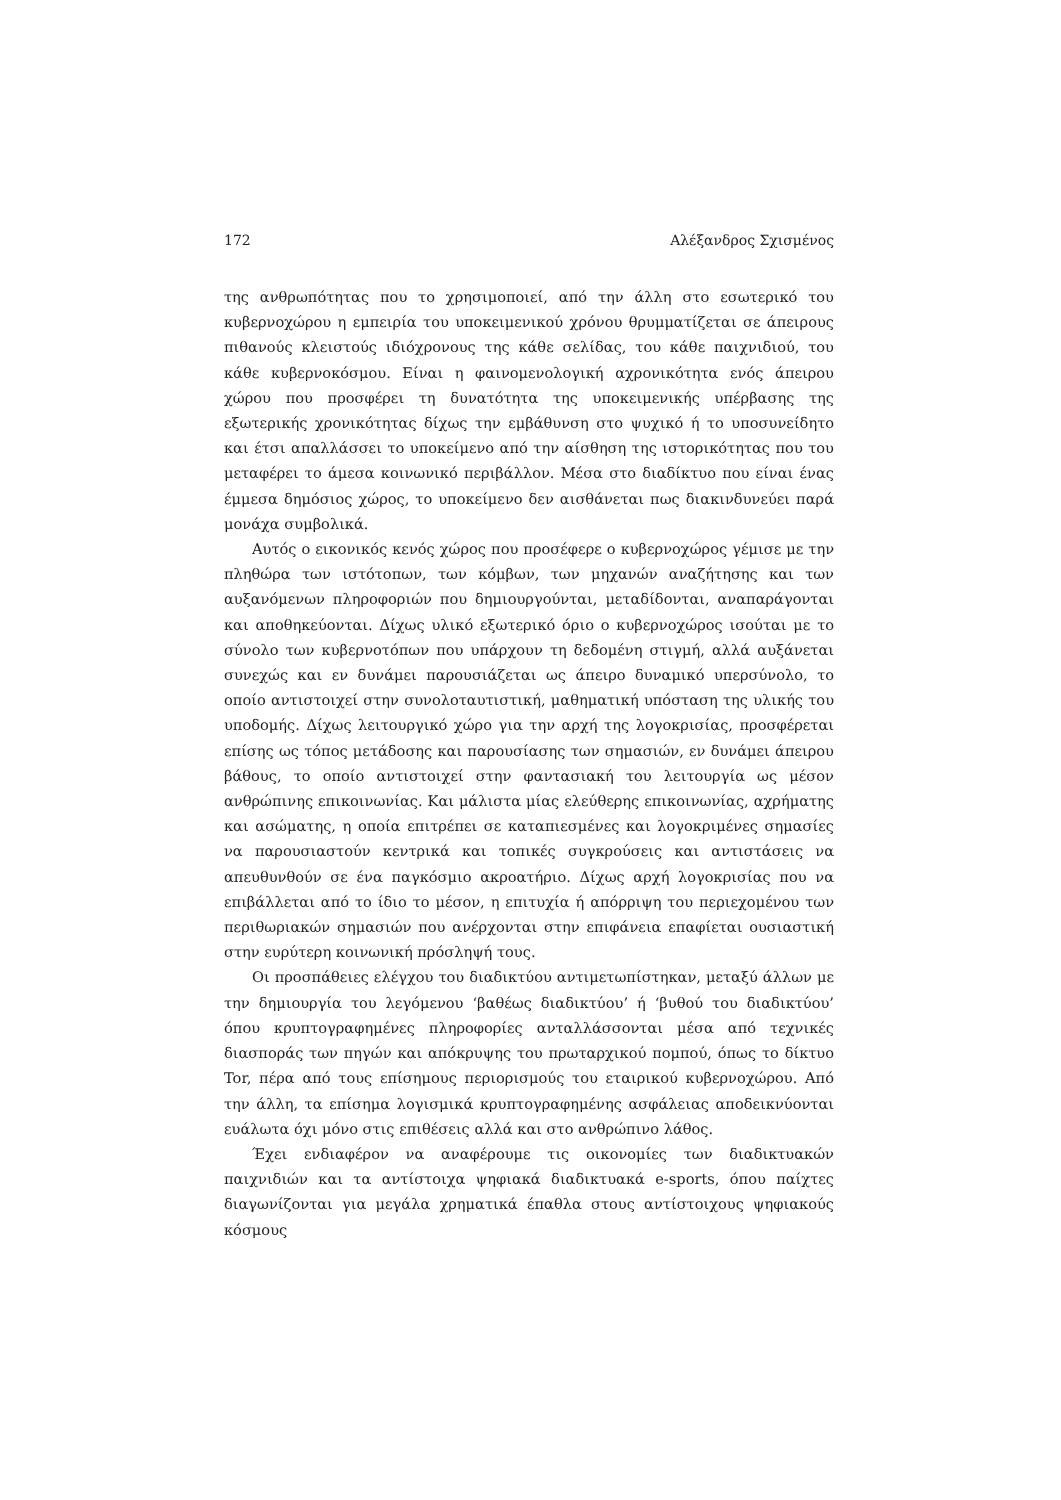172 Αλέξανδρος Σχισμένος
της ανθρωπότητας που το χρησιμοποιεί, από την άλλη στο εσωτερικό του κυβερνοχώρου η εμπειρία του υποκειμενικού χρόνου θρυμματίζεται σε άπειρους πιθανούς κλειστούς ιδιόχρονους της κάθε σελίδας, του κάθε παιχνιδιού, του κάθε κυβερνοκόσμου. Είναι η φαινομενολογική αχρονικότητα ενός άπειρου χώρου που προσφέρει τη δυνατότητα της υποκειμενικής υπέρβασης της εξωτερικής χρονικότητας δίχως την εμβάθυνση στο ψυχικό ή το υποσυνείδητο και έτσι απαλλάσσει το υποκείμενο από την αίσθηση της ιστορικότητας που του μεταφέρει το άμεσα κοινωνικό περιβάλλον. Μέσα στο διαδίκτυο που είναι ένας έμμεσα δημόσιος χώρος, το υποκείμενο δεν αισθάνεται πως διακινδυνεύει παρά μονάχα συμβολικά.
Αυτός ο εικονικός κενός χώρος που προσέφερε ο κυβερνοχώρος γέμισε με την πληθώρα των ιστότοπων, των κόμβων, των μηχανών αναζήτησης και των αυξανόμενων πληροφοριών που δημιουργούνται, μεταδίδονται, αναπαράγονται και αποθηκεύονται. Δίχως υλικό εξωτερικό όριο ο κυβερνοχώρος ισούται με το σύνολο των κυβερνοτόπων που υπάρχουν τη δεδομένη στιγμή, αλλά αυξάνεται συνεχώς και εν δυνάμει παρουσιάζεται ως άπειρο δυναμικό υπερσύνολο, το οποίο αντιστοιχεί στην συνολοταυτιστική, μαθηματική υπόσταση της υλικής του υποδομής. Δίχως λειτουργικό χώρο για την αρχή της λογοκρισίας, προσφέρεται επίσης ως τόπος μετάδοσης και παρουσίασης των σημασιών, εν δυνάμει άπειρου βάθους, το οποίο αντιστοιχεί στην φαντασιακή του λειτουργία ως μέσον ανθρώπινης επικοινωνίας. Και μάλιστα μίας ελεύθερης επικοινωνίας, αχρήματης και ασώματης, η οποία επιτρέπει σε καταπιεσμένες και λογοκριμένες σημασίες να παρουσιαστούν κεντρικά και τοπικές συγκρούσεις και αντιστάσεις να απευθυνθούν σε ένα παγκόσμιο ακροατήριο. Δίχως αρχή λογοκρισίας που να επιβάλλεται από το ίδιο το μέσον, η επιτυχία ή απόρριψη του περιεχομένου των περιθωριακών σημασιών που ανέρχονται στην επιφάνεια επαφίεται ουσιαστική στην ευρύτερη κοινωνική πρόσληψή τους.
Οι προσπάθειες ελέγχου του διαδικτύου αντιμετωπίστηκαν, μεταξύ άλλων με την δημιουργία του λεγόμενου ‘βαθέως διαδικτύου’ ή ‘βυθού του διαδικτύου’ όπου κρυπτογραφημένες πληροφορίες ανταλλάσσονται μέσα από τεχνικές διασποράς των πηγών και απόκρυψης του πρωταρχικού πομπού, όπως το δίκτυο Tor, πέρα από τους επίσημους περιορισμούς του εταιρικού κυβερνοχώρου. Από την άλλη, τα επίσημα λογισμικά κρυπτογραφημένης ασφάλειας αποδεικνύονται ευάλωτα όχι μόνο στις επιθέσεις αλλά και στο ανθρώπινο λάθος.
Έχει ενδιαφέρον να αναφέρουμε τις οικονομίες των διαδικτυακών παιχνιδιών και τα αντίστοιχα ψηφιακά διαδικτυακά e-sports, όπου παίχτες διαγωνίζονται για μεγάλα χρηματικά έπαθλα στους αντίστοιχους ψηφιακούς κόσμους